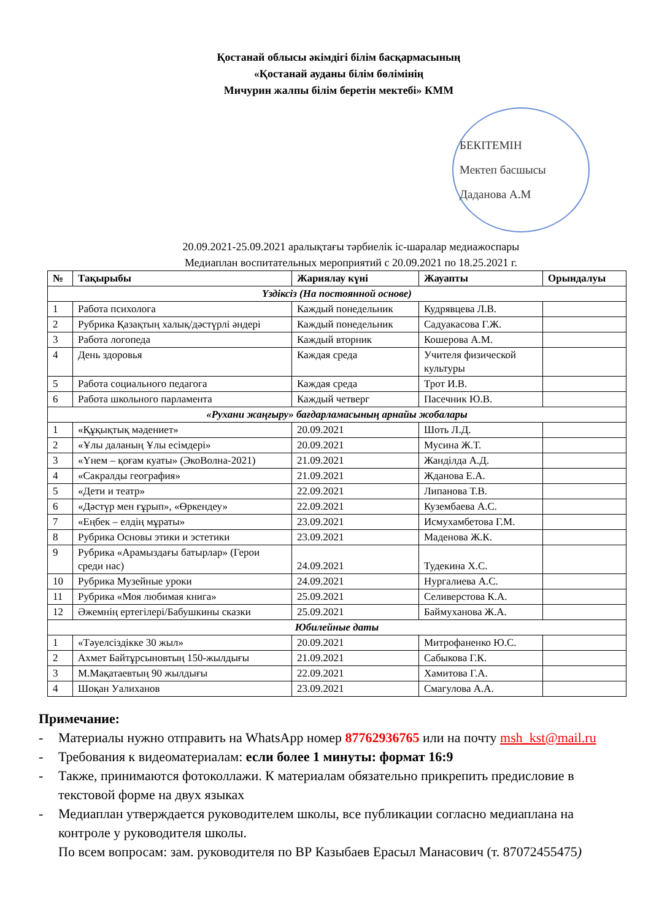Қостанай облысы әкімдігі білім басқармасының
«Қостанай ауданы білім бөлімінің
Мичурин жалпы білім беретін мектебі» КММ
БЕКІТЕМІН
Мектеп басшысы
Даданова А.М
20.09.2021-25.09.2021 аралықтағы тәрбиелік іс-шаралар медиажоспары
Медиаплан воспитательных мероприятий с 20.09.2021 по 18.25.2021 г.
| № | Тақырыбы | Жариялау күні | Жауапты | Орындалуы |
| --- | --- | --- | --- | --- |
| Үздіксіз (На постоянной основе) | | | | |
| 1 | Работа психолога | Каждый понедельник | Кудрявцева Л.В. | |
| 2 | Рубрика Қазақтың халық/дәстүрлі әндері | Каждый понедельник | Садуакасова Г.Ж. | |
| 3 | Работа логопеда | Каждый вторник | Кошерова А.М. | |
| 4 | День здоровья | Каждая среда | Учителя физической культуры | |
| 5 | Работа социального педагога | Каждая среда | Трот И.В. | |
| 6 | Работа школьного парламента | Каждый четверг | Пасечник Ю.В. | |
| «Рухани жаңғыру» бағдарламасының арнайы жобалары | | | | |
| 1 | «Құқықтық мәдениет» | 20.09.2021 | Шоть Л.Д. | |
| 2 | «Ұлы даланың Ұлы есімдері» | 20.09.2021 | Мусина Ж.Т. | |
| 3 | «Үнем – қоғам куаты» (ЭкоВолна-2021) | 21.09.2021 | Жанділда А.Д. | |
| 4 | «Сакралды география» | 21.09.2021 | Жданова Е.А. | |
| 5 | «Дети и театр» | 22.09.2021 | Липанова Т.В. | |
| 6 | «Дәстүр мен ғұрып», «Өркендеу» | 22.09.2021 | Кузембаева А.С. | |
| 7 | «Еңбек – елдің мұраты» | 23.09.2021 | Исмухамбетова Г.М. | |
| 8 | Рубрика Основы этики и эстетики | 23.09.2021 | Маденова Ж.К. | |
| 9 | Рубрика «Арамыздағы батырлар» (Герои среди нас) | 24.09.2021 | Тудекина Х.С. | |
| 10 | Рубрика Музейные уроки | 24.09.2021 | Нургалиева А.С. | |
| 11 | Рубрика «Моя любимая книга» | 25.09.2021 | Селиверстова К.А. | |
| 12 | Әжемнің ертегілері/Бабушкины сказки | 25.09.2021 | Баймуханова Ж.А. | |
| Юбилейные даты | | | | |
| 1 | «Тәуелсіздікке 30 жыл» | 20.09.2021 | Митрофаненко Ю.С. | |
| 2 | Ахмет Байтұрсыновтың 150-жылдығы | 21.09.2021 | Сабыкова Г.К. | |
| 3 | М.Мақатаевтың 90 жылдығы | 22.09.2021 | Хамитова Г.А. | |
| 4 | Шоқан Уалиханов | 23.09.2021 | Смагулова А.А. | |
Примечание:
- Материалы нужно отправить на WhatsApp номер 87762936765 или на почту msh_kst@mail.ru
- Требования к видеоматериалам: если более 1 минуты: формат 16:9
- Также, принимаются фотоколлажи. К материалам обязательно прикрепить предисловие в текстовой форме на двух языках
- Медиаплан утверждается руководителем школы, все публикации согласно медиаплана на контроле у руководителя школы.
По всем вопросам: зам. руководителя по ВР Казыбаев Ерасыл Манасович (т. 87072455475)